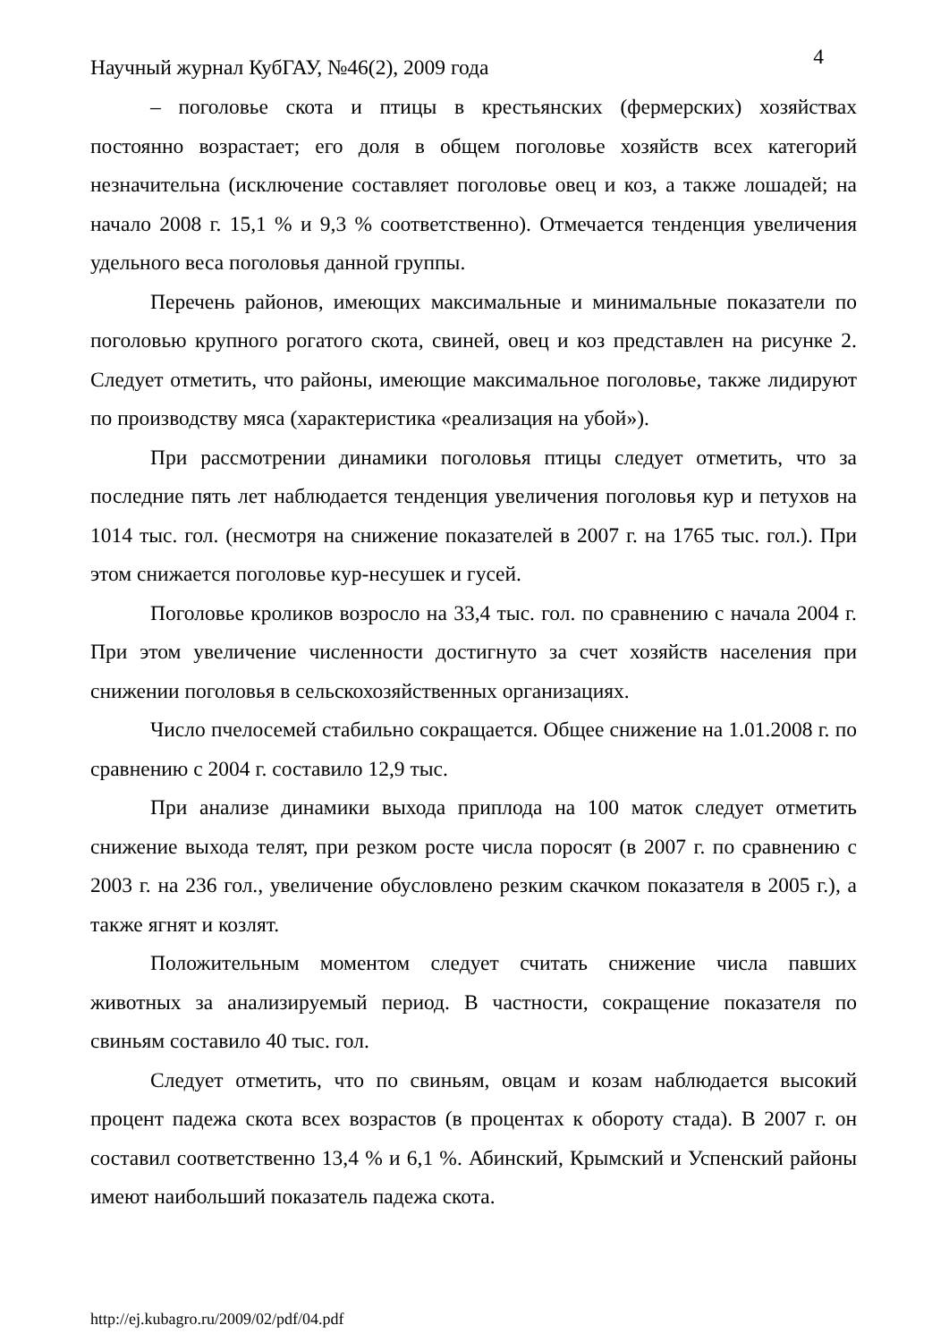Научный журнал КубГАУ, №46(2), 2009 года 4
– поголовье скота и птицы в крестьянских (фермерских) хозяйствах постоянно возрастает; его доля в общем поголовье хозяйств всех категорий незначительна (исключение составляет поголовье овец и коз, а также лошадей; на начало 2008 г. 15,1 % и 9,3 % соответственно). Отмечается тенденция увеличения удельного веса поголовья данной группы.
Перечень районов, имеющих максимальные и минимальные показатели по поголовью крупного рогатого скота, свиней, овец и коз представлен на рисунке 2. Следует отметить, что районы, имеющие максимальное поголовье, также лидируют по производству мяса (характеристика «реализация на убой»).
При рассмотрении динамики поголовья птицы следует отметить, что за последние пять лет наблюдается тенденция увеличения поголовья кур и петухов на 1014 тыс. гол. (несмотря на снижение показателей в 2007 г. на 1765 тыс. гол.). При этом снижается поголовье кур-несушек и гусей.
Поголовье кроликов возросло на 33,4 тыс. гол. по сравнению с начала 2004 г. При этом увеличение численности достигнуто за счет хозяйств населения при снижении поголовья в сельскохозяйственных организациях.
Число пчелосемей стабильно сокращается. Общее снижение на 1.01.2008 г. по сравнению с 2004 г. составило 12,9 тыс.
При анализе динамики выхода приплода на 100 маток следует отметить снижение выхода телят, при резком росте числа поросят (в 2007 г. по сравнению с 2003 г. на 236 гол., увеличение обусловлено резким скачком показателя в 2005 г.), а также ягнят и козлят.
Положительным моментом следует считать снижение числа павших животных за анализируемый период. В частности, сокращение показателя по свиньям составило 40 тыс. гол.
Следует отметить, что по свиньям, овцам и козам наблюдается высокий процент падежа скота всех возрастов (в процентах к обороту стада). В 2007 г. он составил соответственно 13,4 % и 6,1 %. Абинский, Крымский и Успенский районы имеют наибольший показатель падежа скота.
http://ej.kubagro.ru/2009/02/pdf/04.pdf